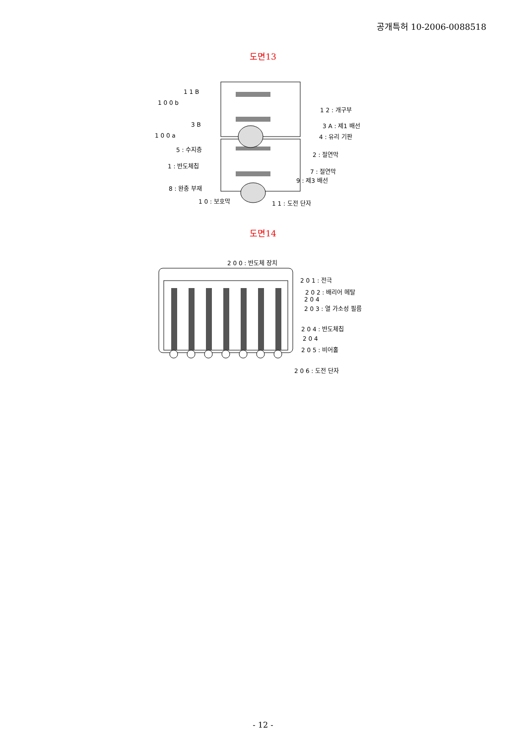공개특허 10-2006-0088518
도면13
1 1 B
1 0 0 b
1 2 : 개구부
3 B 3 A : 제1 배선
1 0 0 a 4 : 유리 기판
5 : 수지층
2 : 절연막
1 : 반도체칩
7 : 절연막
9 : 제3 배선
8 : 완충 부재
1 0 : 보호막 1 1 : 도전 단자
도면14
2 0 0 : 반도체 장치
2 0 1 : 전극
2 0 2 : 배리어 메탈
2 0 4
2 0 3 : 열 가소성 필름
2 0 4 : 반도체칩
2 0 4
2 0 5 : 비어홀
2 0 6 : 도전 단자
- 12 -